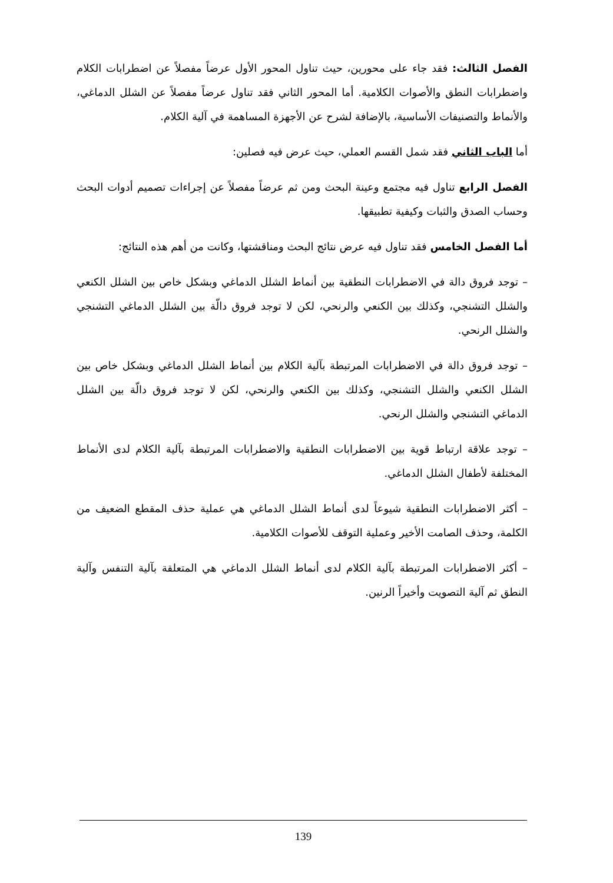الفصل الثالث: فقد جاء على محورين، حيث تناول المحور الأول عرضاً مفصلاً عن اضطرابات الكلام واضطرابات النطق والأصوات الكلامية. أما المحور الثاني فقد تناول عرضاً مفصلاً عن الشلل الدماغي، والأنماط والتصنيفات الأساسية، بالإضافة لشرح عن الأجهزة المساهمة في آلية الكلام.
أما الباب الثاني فقد شمل القسم العملي، حيث عرض فيه فصلين:
الفصل الرابع تناول فيه مجتمع وعينة البحث ومن ثم عرضاً مفصلاً عن إجراءات تصميم أدوات البحث وحساب الصدق والثبات وكيفية تطبيقها.
أما الفصل الخامس فقد تناول فيه عرض نتائج البحث ومناقشتها، وكانت من أهم هذه النتائج:
– توجد فروق دالة في الاضطرابات النطقية بين أنماط الشلل الدماغي وبشكل خاص بين الشلل الكنعي والشلل التشنجي، وكذلك بين الكنعي والرنحي، لكن لا توجد فروق دالّة بين الشلل الدماغي التشنجي والشلل الرنحي.
– توجد فروق دالة في الاضطرابات المرتبطة بآلية الكلام بين أنماط الشلل الدماغي وبشكل خاص بين الشلل الكنعي والشلل التشنجي، وكذلك بين الكنعي والرنحي، لكن لا توجد فروق دالّة بين الشلل الدماغي التشنجي والشلل الرنحي.
– توجد علاقة ارتباط قوية بين الاضطرابات النطقية والاضطرابات المرتبطة بآلية الكلام لدى الأنماط المختلفة لأطفال الشلل الدماغي.
– أكثر الاضطرابات النطقية شيوعاً لدى أنماط الشلل الدماغي هي عملية حذف المقطع الضعيف من الكلمة، وحذف الصامت الأخير وعملية التوقف للأصوات الكلامية.
– أكثر الاضطرابات المرتبطة بآلية الكلام لدى أنماط الشلل الدماغي هي المتعلقة بآلية التنفس وآلية النطق ثم آلية التصويت وأخيراً الرنين.
139